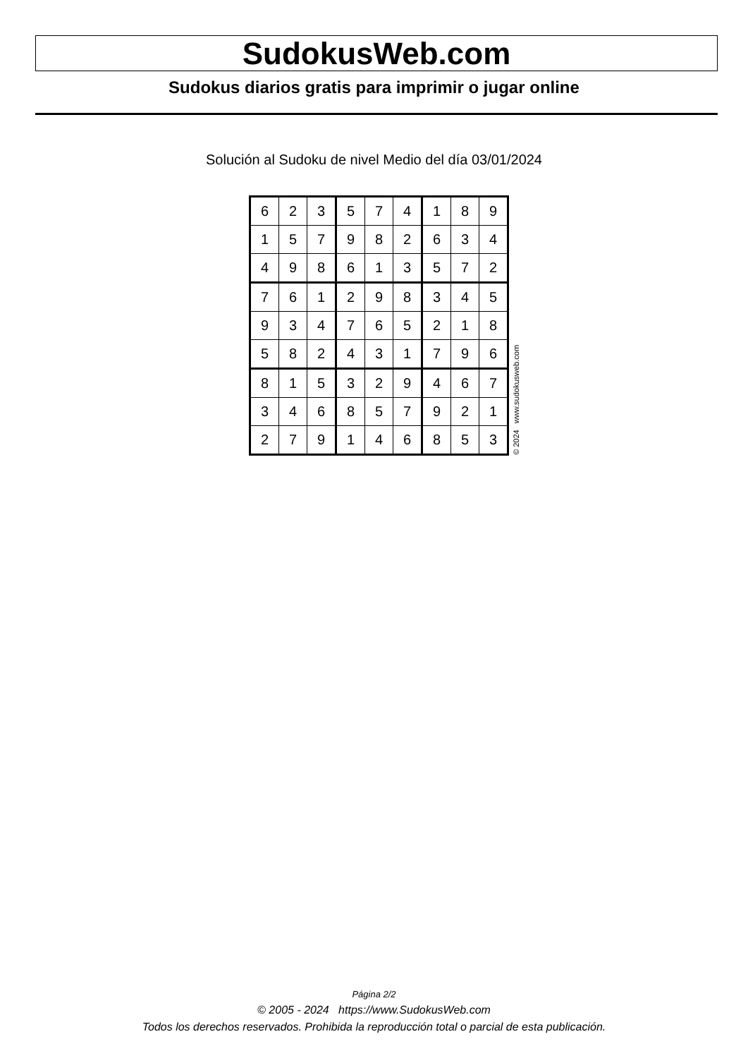SudokusWeb.com
Sudokus diarios gratis para imprimir o jugar online
Solución al Sudoku de nivel Medio del día 03/01/2024
| 6 | 2 | 3 | 5 | 7 | 4 | 1 | 8 | 9 |
| 1 | 5 | 7 | 9 | 8 | 2 | 6 | 3 | 4 |
| 4 | 9 | 8 | 6 | 1 | 3 | 5 | 7 | 2 |
| 7 | 6 | 1 | 2 | 9 | 8 | 3 | 4 | 5 |
| 9 | 3 | 4 | 7 | 6 | 5 | 2 | 1 | 8 |
| 5 | 8 | 2 | 4 | 3 | 1 | 7 | 9 | 6 |
| 8 | 1 | 5 | 3 | 2 | 9 | 4 | 6 | 7 |
| 3 | 4 | 6 | 8 | 5 | 7 | 9 | 2 | 1 |
| 2 | 7 | 9 | 1 | 4 | 6 | 8 | 5 | 3 |
© 2024 www.sudokusweb.com
Página 2/2
© 2005 - 2024 https://www.SudokusWeb.com
Todos los derechos reservados. Prohibida la reproducción total o parcial de esta publicación.